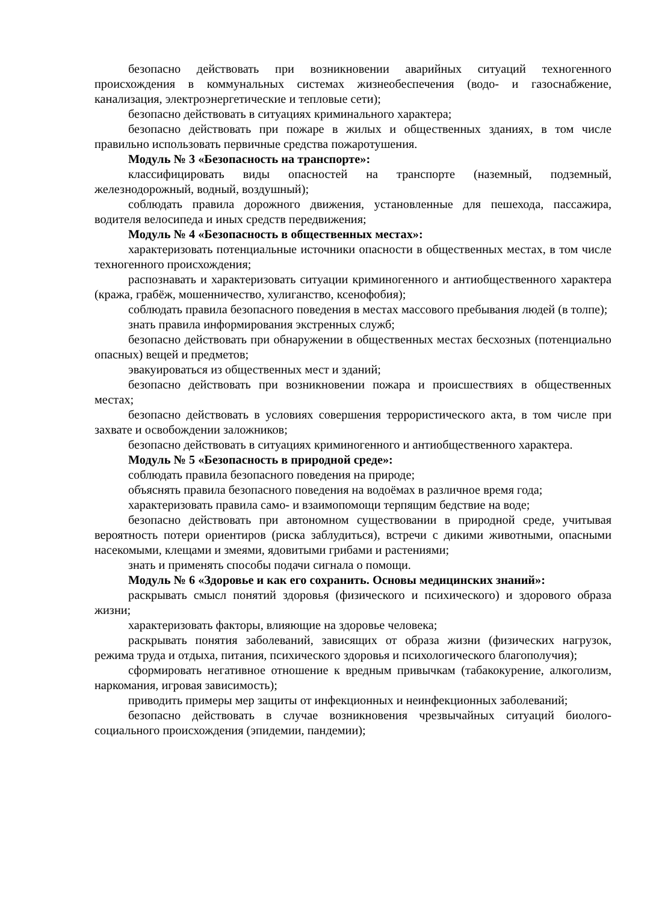безопасно действовать при возникновении аварийных ситуаций техногенного происхождения в коммунальных системах жизнеобеспечения (водо- и газоснабжение, канализация, электроэнергетические и тепловые сети);
безопасно действовать в ситуациях криминального характера;
безопасно действовать при пожаре в жилых и общественных зданиях, в том числе правильно использовать первичные средства пожаротушения.
Модуль № 3 «Безопасность на транспорте»:
классифицировать виды опасностей на транспорте (наземный, подземный, железнодорожный, водный, воздушный);
соблюдать правила дорожного движения, установленные для пешехода, пассажира, водителя велосипеда и иных средств передвижения;
Модуль № 4 «Безопасность в общественных местах»:
характеризовать потенциальные источники опасности в общественных местах, в том числе техногенного происхождения;
распознавать и характеризовать ситуации криминогенного и антиобщественного характера (кража, грабёж, мошенничество, хулиганство, ксенофобия);
соблюдать правила безопасного поведения в местах массового пребывания людей (в толпе);
знать правила информирования экстренных служб;
безопасно действовать при обнаружении в общественных местах бесхозных (потенциально опасных) вещей и предметов;
эвакуироваться из общественных мест и зданий;
безопасно действовать при возникновении пожара и происшествиях в общественных местах;
безопасно действовать в условиях совершения террористического акта, в том числе при захвате и освобождении заложников;
безопасно действовать в ситуациях криминогенного и антиобщественного характера.
Модуль № 5 «Безопасность в природной среде»:
соблюдать правила безопасного поведения на природе;
объяснять правила безопасного поведения на водоёмах в различное время года;
характеризовать правила само- и взаимопомощи терпящим бедствие на воде;
безопасно действовать при автономном существовании в природной среде, учитывая вероятность потери ориентиров (риска заблудиться), встречи с дикими животными, опасными насекомыми, клещами и змеями, ядовитыми грибами и растениями;
знать и применять способы подачи сигнала о помощи.
Модуль № 6 «Здоровье и как его сохранить. Основы медицинских знаний»:
раскрывать смысл понятий здоровья (физического и психического) и здорового образа жизни;
характеризовать факторы, влияющие на здоровье человека;
раскрывать понятия заболеваний, зависящих от образа жизни (физических нагрузок, режима труда и отдыха, питания, психического здоровья и психологического благополучия);
сформировать негативное отношение к вредным привычкам (табакокурение, алкоголизм, наркомания, игровая зависимость);
приводить примеры мер защиты от инфекционных и неинфекционных заболеваний;
безопасно действовать в случае возникновения чрезвычайных ситуаций биолого-социального происхождения (эпидемии, пандемии);